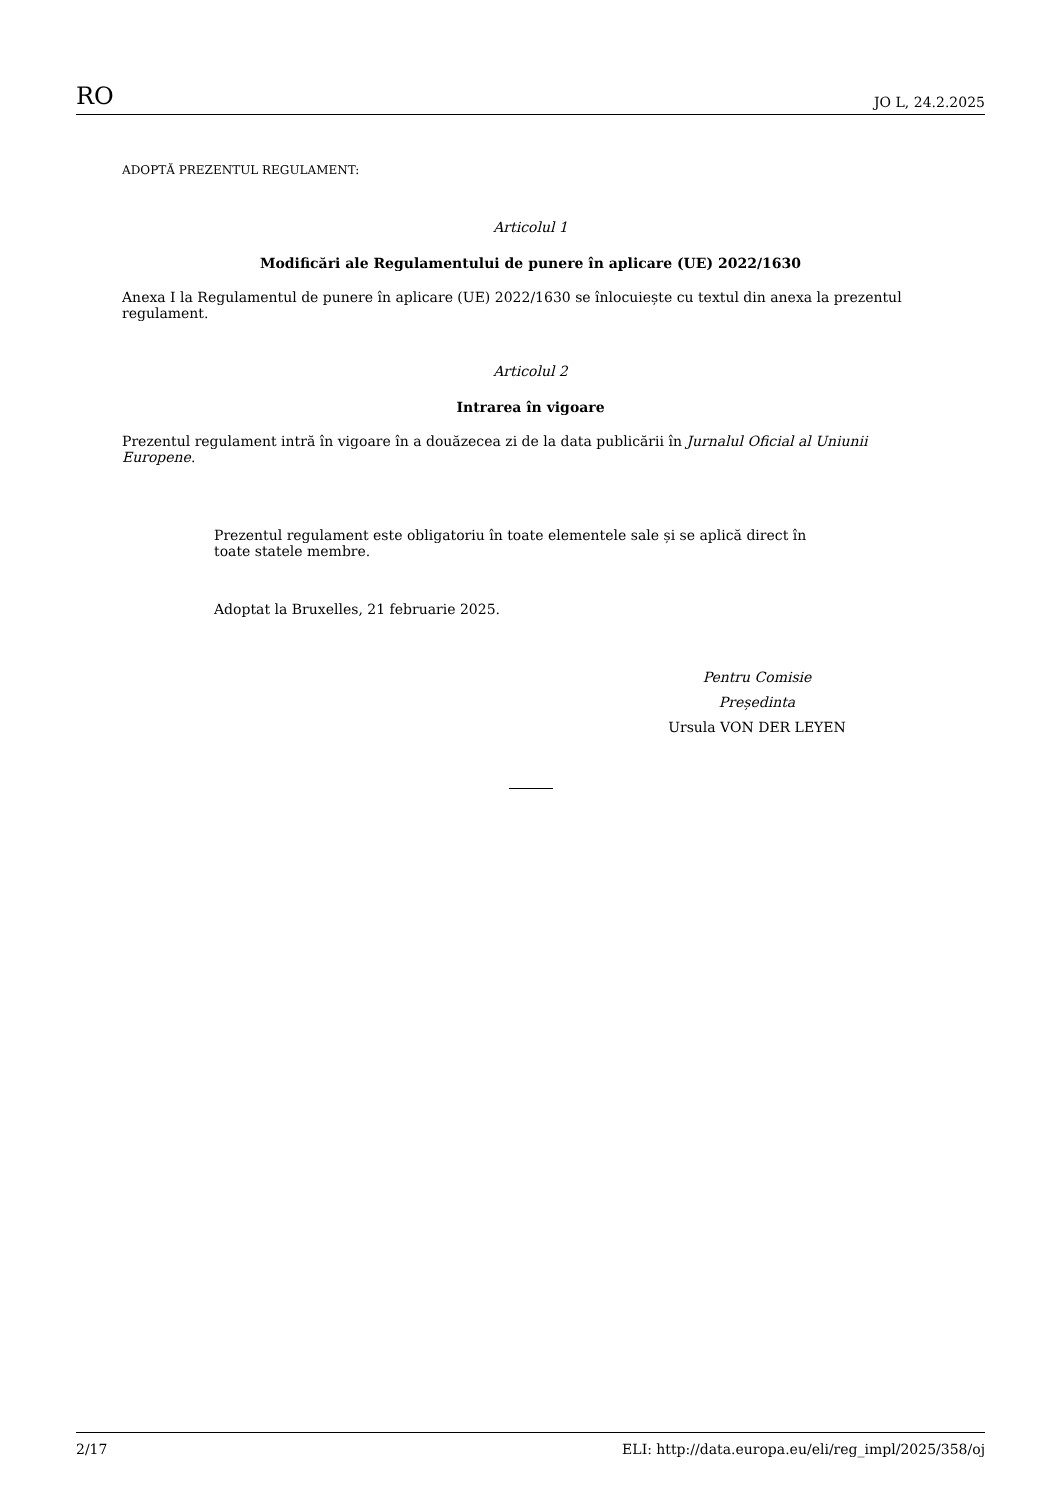RO JO L, 24.2.2025
ADOPTĂ PREZENTUL REGULAMENT:
Articolul 1
Modificări ale Regulamentului de punere în aplicare (UE) 2022/1630
Anexa I la Regulamentul de punere în aplicare (UE) 2022/1630 se înlocuiește cu textul din anexa la prezentul regulament.
Articolul 2
Intrarea în vigoare
Prezentul regulament intră în vigoare în a douăzecea zi de la data publicării în Jurnalul Oficial al Uniunii Europene.
Prezentul regulament este obligatoriu în toate elementele sale și se aplică direct în toate statele membre.
Adoptat la Bruxelles, 21 februarie 2025.
Pentru Comisie
Președinta
Ursula VON DER LEYEN
2/17 ELI: http://data.europa.eu/eli/reg_impl/2025/358/oj